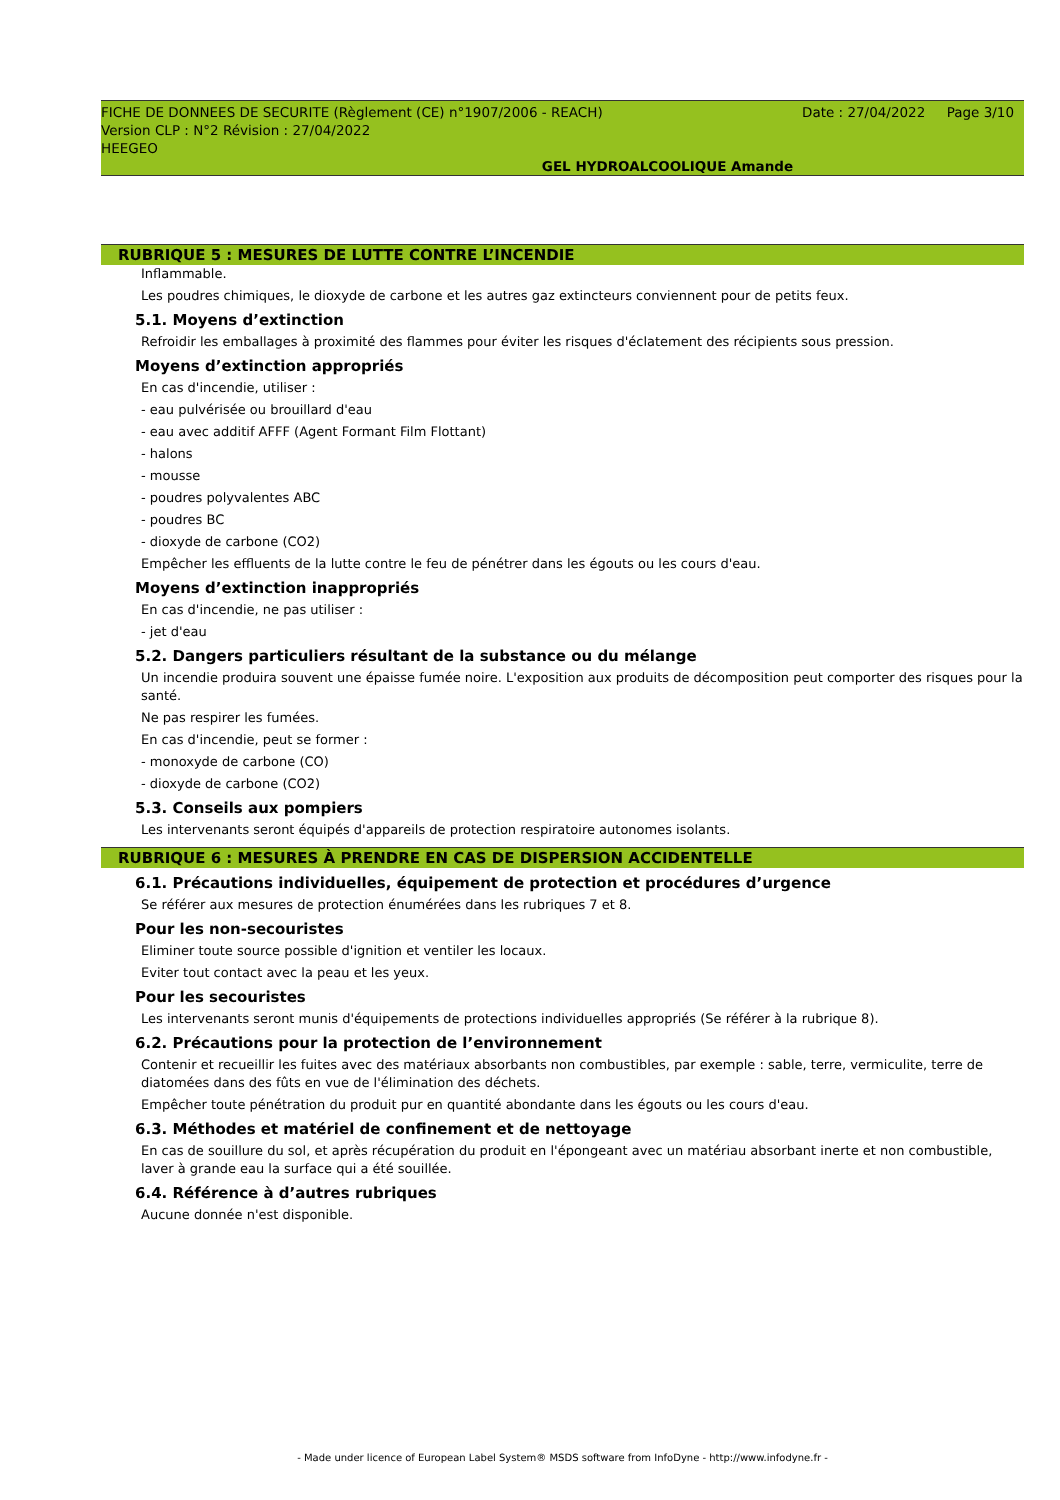FICHE DE DONNEES DE SECURITE (Règlement (CE) n°1907/2006 - REACH) Date : 27/04/2022 Page 3/10
Version CLP : N°2 Révision : 27/04/2022
HEEGEO
GEL HYDROALCOOLIQUE Amande
RUBRIQUE 5 : MESURES DE LUTTE CONTRE L’INCENDIE
Inflammable.
Les poudres chimiques, le dioxyde de carbone et les autres gaz extincteurs conviennent pour de petits feux.
5.1. Moyens d’extinction
Refroidir les emballages à proximité des flammes pour éviter les risques d'éclatement des récipients sous pression.
Moyens d’extinction appropriés
En cas d'incendie, utiliser :
- eau pulvérisée ou brouillard d'eau
- eau avec additif AFFF (Agent Formant Film Flottant)
- halons
- mousse
- poudres polyvalentes ABC
- poudres BC
- dioxyde de carbone (CO2)
Empêcher les effluents de la lutte contre le feu de pénétrer dans les égouts ou les cours d'eau.
Moyens d’extinction inappropriés
En cas d'incendie, ne pas utiliser :
- jet d'eau
5.2. Dangers particuliers résultant de la substance ou du mélange
Un incendie produira souvent une épaisse fumée noire. L'exposition aux produits de décomposition peut comporter des risques pour la santé.
Ne pas respirer les fumées.
En cas d'incendie, peut se former :
- monoxyde de carbone (CO)
- dioxyde de carbone (CO2)
5.3. Conseils aux pompiers
Les intervenants seront équipés d'appareils de protection respiratoire autonomes isolants.
RUBRIQUE 6 : MESURES À PRENDRE EN CAS DE DISPERSION ACCIDENTELLE
6.1. Précautions individuelles, équipement de protection et procédures d’urgence
Se référer aux mesures de protection énumérées dans les rubriques 7 et 8.
Pour les non-secouristes
Eliminer toute source possible d'ignition et ventiler les locaux.
Eviter tout contact avec la peau et les yeux.
Pour les secouristes
Les intervenants seront munis d'équipements de protections individuelles appropriés (Se référer à la rubrique 8).
6.2. Précautions pour la protection de l’environnement
Contenir et recueillir les fuites avec des matériaux absorbants non combustibles, par exemple : sable, terre, vermiculite, terre de diatomées dans des fûts en vue de l'élimination des déchets.
Empêcher toute pénétration du produit pur en quantité abondante dans les égouts ou les cours d'eau.
6.3. Méthodes et matériel de confinement et de nettoyage
En cas de souillure du sol, et après récupération du produit en l'épongeant avec un matériau absorbant inerte et non combustible, laver à grande eau la surface qui a été souillée.
6.4. Référence à d’autres rubriques
Aucune donnée n'est disponible.
- Made under licence of European Label System® MSDS software from InfoDyne - http://www.infodyne.fr -